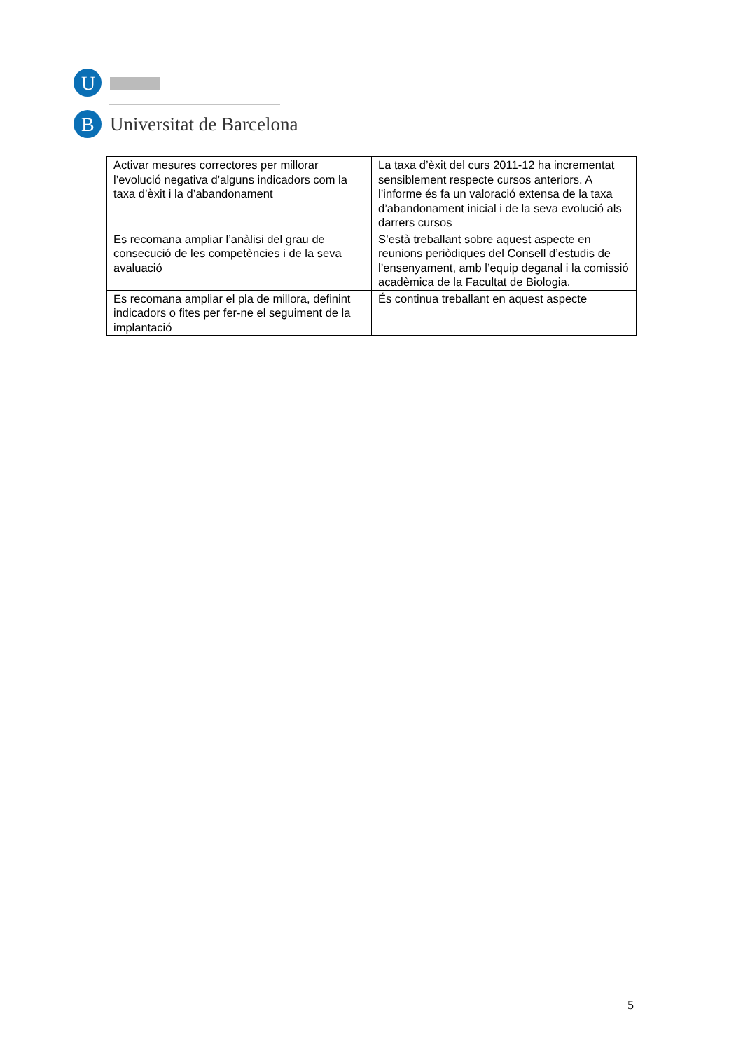U
B
Universitat de Barcelona
| Activar mesures correctores per millorar l’evolució negativa d’alguns indicadors com la taxa d’èxit i la d’abandonament | La taxa d’èxit del curs 2011-12 ha incrementat sensiblement respecte cursos anteriors. A l’informe és fa un valoració extensa de la taxa d’abandonament inicial i de la seva evolució als darrers cursos |
| Es recomana ampliar l’anàlisi del grau de consecució de les competències i de la seva avaluació | S’està treballant sobre aquest aspecte en reunions periòdiques del Consell d’estudis de l’ensenyament, amb l’equip deganal i la comissió acadèmica de la Facultat de Biologia. |
| Es recomana ampliar el pla de millora, definint indicadors o fites per fer-ne el seguiment de la implantació | És continua treballant en aquest aspecte |
5